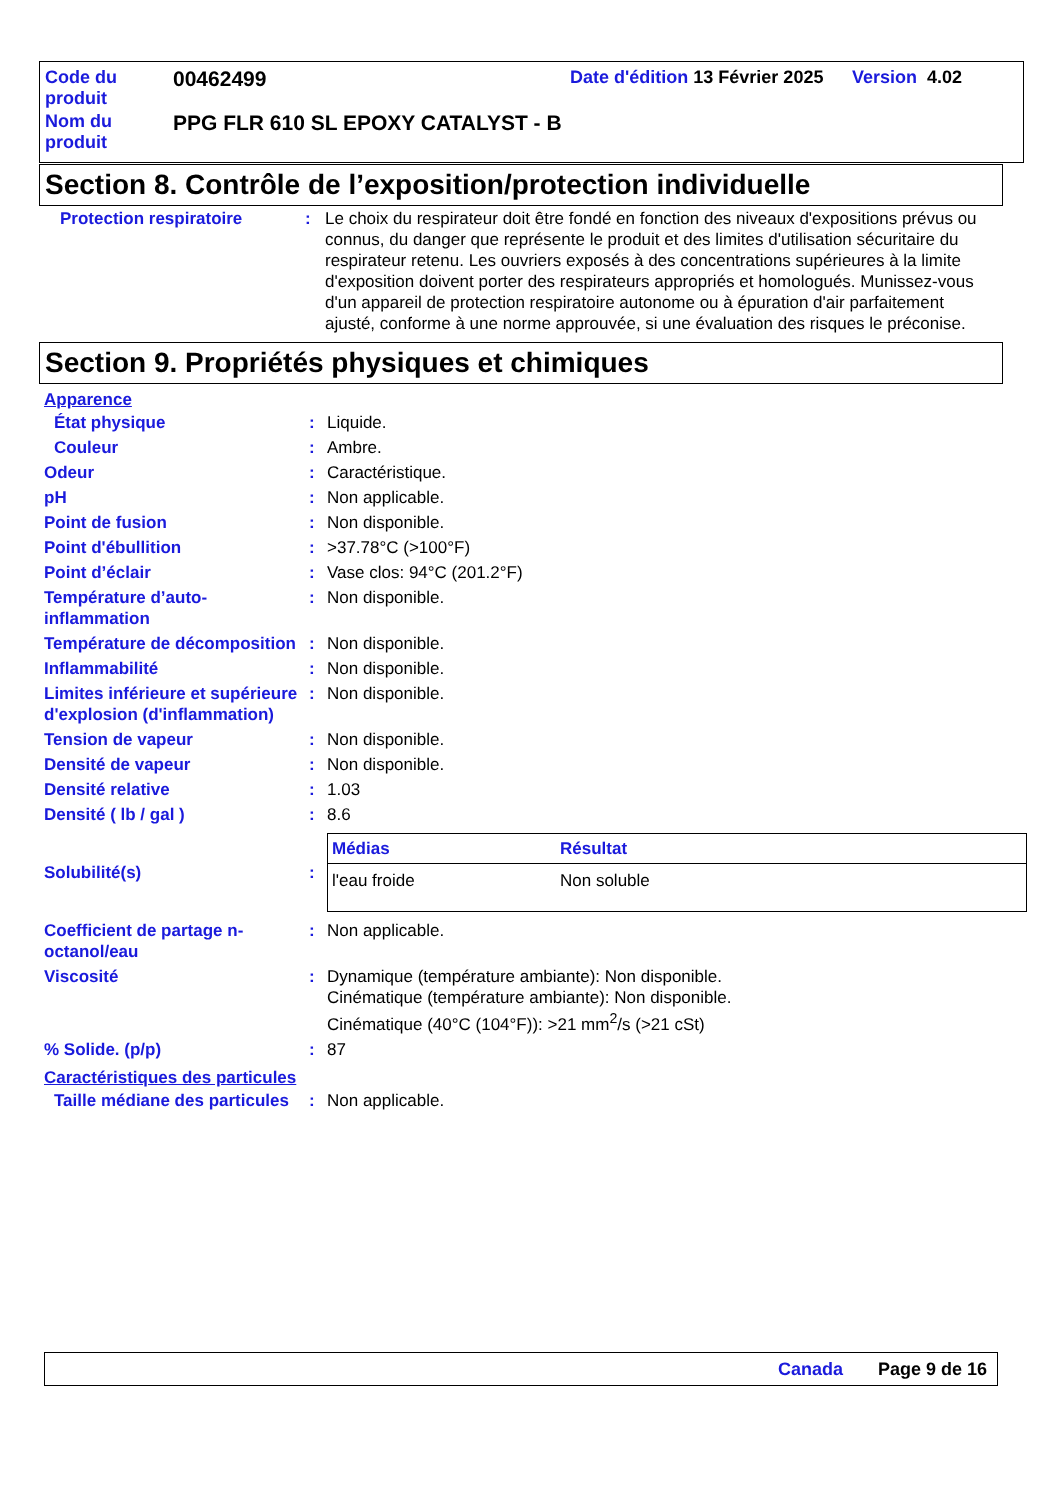| Code du produit | 00462499 | Date d'édition 13 Février 2025 | Version 4.02 |
| Nom du produit | PPG FLR 610 SL EPOXY CATALYST - B | | |
Section 8. Contrôle de l’exposition/protection individuelle
| Protection respiratoire | : | Le choix du respirateur doit être fondé en fonction des niveaux d'expositions prévus ou connus, du danger que représente le produit et des limites d'utilisation sécuritaire du respirateur retenu. Les ouvriers exposés à des concentrations supérieures à la limite d'exposition doivent porter des respirateurs appropriés et homologués. Munissez-vous d'un appareil de protection respiratoire autonome ou à épuration d'air parfaitement ajusté, conforme à une norme approuvée, si une évaluation des risques le préconise. |
Section 9. Propriétés physiques et chimiques
Apparence
| État physique | : | Liquide. |
| Couleur | : | Ambre. |
| Odeur | : | Caractéristique. |
| pH | : | Non applicable. |
| Point de fusion | : | Non disponible. |
| Point d'ébullition | : | >37.78°C (>100°F) |
| Point d’éclair | : | Vase clos: 94°C (201.2°F) |
| Température d’auto-inflammation | : | Non disponible. |
| Température de décomposition | : | Non disponible. |
| Inflammabilité | : | Non disponible. |
| Limites inférieure et supérieure d'explosion (d'inflammation) | : | Non disponible. |
| Tension de vapeur | : | Non disponible. |
| Densité de vapeur | : | Non disponible. |
| Densité relative | : | 1.03 |
| Densité ( lb / gal ) | : | 8.6 |
| Solubilité(s) | : | / Médias / Résultat / / --- / --- / / l'eau froide / Non soluble / |
| Coefficient de partage n-octanol/eau | : | Non applicable. |
| Viscosité | : | Dynamique (température ambiante): Non disponible. Cinématique (température ambiante): Non disponible. Cinématique (40°C (104°F)): >21 mm<sup>2</sup>/s (>21 cSt) |
| % Solide. (p/p) | : | 87 |
Caractéristiques des particules
| Taille médiane des particules | : | Non applicable. |
Canada Page 9 de 16